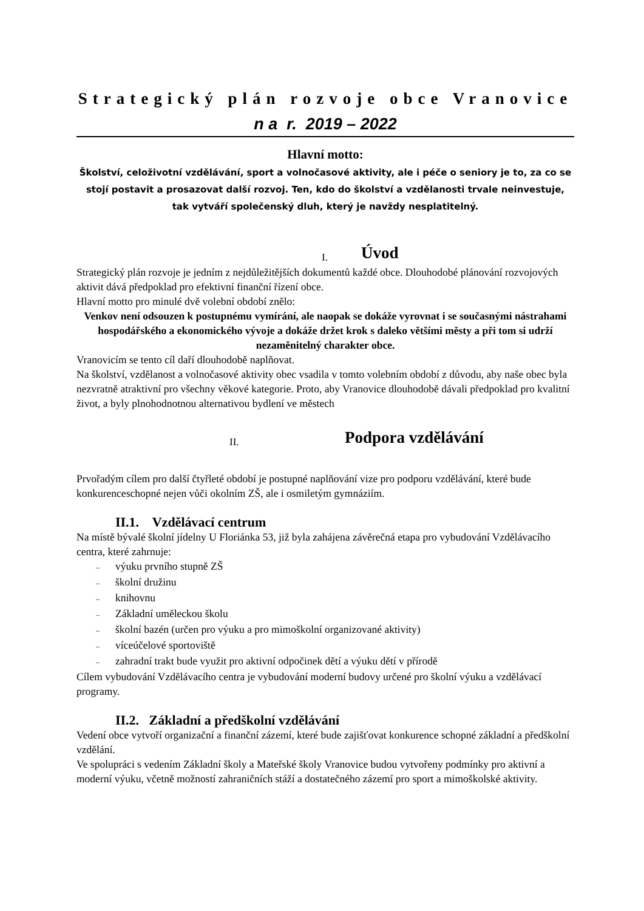Strategický plán rozvoje obce Vranovice
n a r. 2019 – 2022
Hlavní motto:
Školství, celoživotní vzdělávání, sport a volnočasové aktivity, ale i péče o seniory je to, za co se stojí postavit a prosazovat další rozvoj. Ten, kdo do školství a vzdělanosti trvale neinvestuje, tak vytváří společenský dluh, který je navždy nesplatitelný.
I. Úvod
Strategický plán rozvoje je jedním z nejdůležitějších dokumentů každé obce. Dlouhodobé plánování rozvojových aktivit dává předpoklad pro efektivní finanční řízení obce.
Hlavní motto pro minulé dvě volební období znělo:
Venkov není odsouzen k postupnému vymírání, ale naopak se dokáže vyrovnat i se současnými nástrahami hospodářského a ekonomického vývoje a dokáže držet krok s daleko většími městy a při tom si udrží nezaměnitelný charakter obce.
Vranovicím se tento cíl daří dlouhodobě naplňovat.
Na školství, vzdělanost a volnočasové aktivity obec vsadila v tomto volebním období z důvodu, aby naše obec byla nezvratně atraktivní pro všechny věkové kategorie. Proto, aby Vranovice dlouhodobě dávali předpoklad pro kvalitní život, a byly plnohodnotnou alternativou bydlení ve městech
II. Podpora vzdělávání
Prvořadým cílem pro další čtyřleté období je postupné naplňování vize pro podporu vzdělávání, které bude konkurenceschopné nejen vůči okolním ZŠ, ale i osmiletým gymnáziím.
II.1. Vzdělávací centrum
Na místě bývalé školní jídelny U Floriánka 53, již byla zahájena závěrečná etapa pro vybudování Vzdělávacího centra, které zahrnuje:
– výuku prvního stupně ZŠ
– školní družinu
– knihovnu
– Základní uměleckou školu
– školní bazén (určen pro výuku a pro mimoškolní organizované aktivity)
– víceúčelové sportoviště
– zahradní trakt bude využit pro aktivní odpočinek dětí a výuku dětí v přírodě
Cílem vybudování Vzdělávacího centra je vybudování moderní budovy určené pro školní výuku a vzdělávací programy.
II.2. Základní a předškolní vzdělávání
Vedení obce vytvoří organizační a finanční zázemí, které bude zajišťovat konkurence schopné základní a předškolní vzdělání.
Ve spolupráci s vedením Základní školy a Mateřské školy Vranovice budou vytvořeny podmínky pro aktivní a moderní výuku, včetně možností zahraničních stáží a dostatečného zázemí pro sport a mimoškolské aktivity.